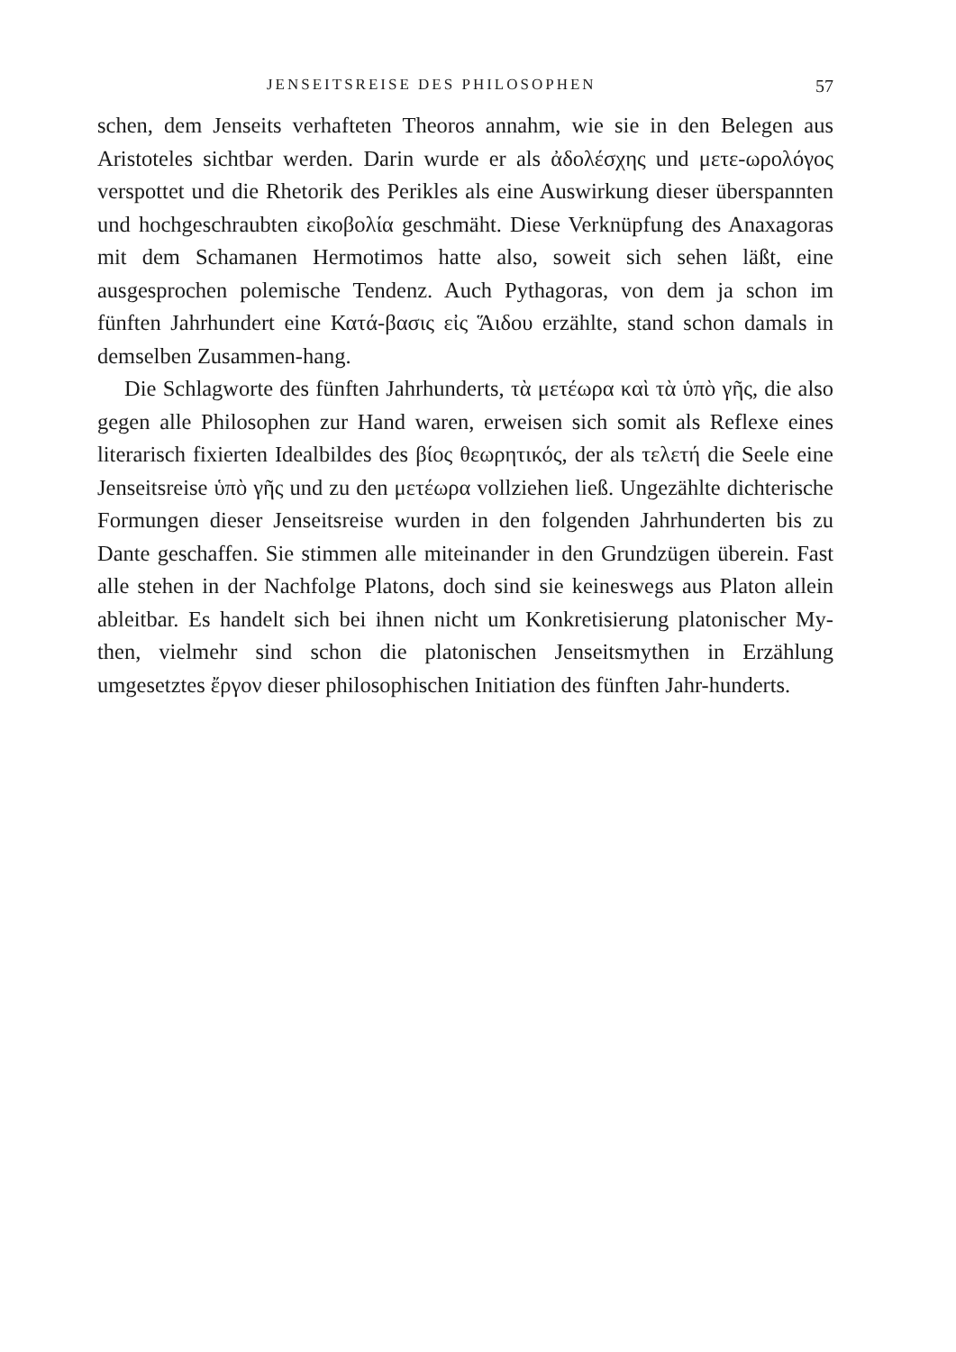JENSEITSREISE DES PHILOSOPHEN 57
schen, dem Jenseits verhafteten Theoros annahm, wie sie in den Belegen aus Aristoteles sichtbar werden. Darin wurde er als ἀδολέσχης und μετε-ωρολόγος verspottet und die Rhetorik des Perikles als eine Auswirkung dieser überspannten und hochgeschraubten εἰκοβολία geschmäht. Diese Verknüpfung des Anaxagoras mit dem Schamanen Hermotimos hatte also, soweit sich sehen läßt, eine ausgesprochen polemische Tendenz. Auch Pythagoras, von dem ja schon im fünften Jahrhundert eine Κατά-βασις εἰς Ἅιδου erzählte, stand schon damals in demselben Zusammen-hang.
Die Schlagworte des fünften Jahrhunderts, τὰ μετέωρα καὶ τὰ ὑπὸ γῆς, die also gegen alle Philosophen zur Hand waren, erweisen sich somit als Reflexe eines literarisch fixierten Idealbildes des βίος θεωρητικός, der als τελετή die Seele eine Jenseitsreise ὑπὸ γῆς und zu den μετέωρα vollziehen ließ. Ungezählte dichterische Formungen dieser Jenseitsreise wurden in den folgenden Jahrhunderten bis zu Dante geschaffen. Sie stimmen alle miteinander in den Grundzügen überein. Fast alle stehen in der Nachfolge Platons, doch sind sie keineswegs aus Platon allein ableitbar. Es handelt sich bei ihnen nicht um Konkretisierung platonischer My-then, vielmehr sind schon die platonischen Jenseitsmythen in Erzählung umgesetztes ἔργον dieser philosophischen Initiation des fünften Jahr-hunderts.